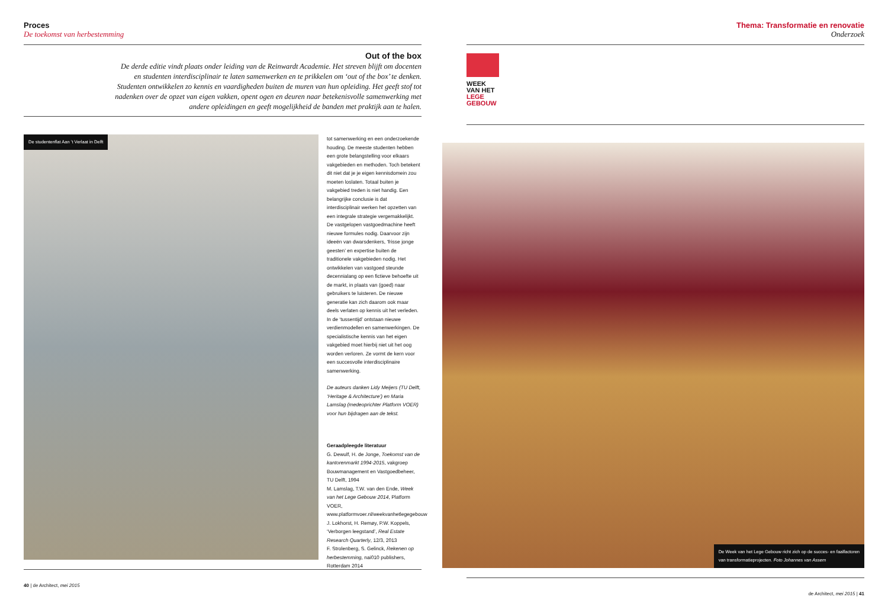Proces
De toekomst van herbestemming
Out of the box
De derde editie vindt plaats onder leiding van de Reinwardt Academie. Het streven blijft om docenten en studenten interdisciplinair te laten samenwerken en te prikkelen om ‘out of the box’ te denken. Studenten ontwikkelen zo kennis en vaardigheden buiten de muren van hun opleiding. Het geeft stof tot nadenken over de opzet van eigen vakken, opent ogen en deuren naar betekenisvolle samenwerking met andere opleidingen en geeft mogelijkheid de banden met praktijk aan te halen.
De studentenflat Aan ’t Verlaat in Delft
tot samenwerking en een onderzoekende houding. De meeste studenten hebben een grote belangstelling voor elkaars vakgebieden en methoden. Toch betekent dit niet dat je je eigen kennisdomein zou moeten loslaten. Totaal buiten je vakgebied treden is niet handig. Een belangrijke conclusie is dat interdisciplinair werken het opzetten van een integrale strategie vergemakkelijkt.
De vastgelopen vastgoedmachine heeft nieuwe formules nodig. Daarvoor zijn ideeën van dwarsdenkers, ‘frisse jonge geesten’ en expertise buiten de traditionele vakgebieden nodig. Het ontwikkelen van vastgoed steunde decennialang op een fictieve behoefte uit de markt, in plaats van (goed) naar gebruikers te luisteren. De nieuwe generatie kan zich daarom ook maar deels verlaten op kennis uit het verleden. In de ‘tussentijd’ ontstaan nieuwe verdienmodellen en samenwerkingen. De specialistische kennis van het eigen vakgebied moet hierbij niet uit het oog worden verloren. Ze vormt de kern voor een succesvolle interdisciplinaire samenwerking.
De auteurs danken Lidy Meijers (TU Delft, ‘Heritage & Architecture’) en Maria Lamslag (medeoprichter Platform VOER) voor hun bijdragen aan de tekst.
Geraadpleegde literatuur
G. Dewulf, H. de Jonge, Toekomst van de kantorenmarkt 1994-2015, vakgroep Bouwmanagement en Vastgoedbeheer, TU Delft, 1994
M. Lamslag, T.W. van den Ende, Week van het Lege Gebouw 2014, Platform VOER, www.platformvoer.nl/weekvanhetlegegebouw
J. Lokhorst, H. Remøy, P.W. Koppels, ‘Verborgen leegstand’, Real Estate Research Quarterly, 12/3, 2013
F. Strolenberg, S. Gelinck, Rekenen op herbestemming, nai010 publishers, Rotterdam 2014
40 | de Architect, mei 2015
Thema: Transformatie en renovatie
Onderzoek
WEEK
VAN HET
LEGE
GEBOUW
De Week van het Lege Gebouw richt zich op de succes- en faalfactoren
van transformatieprojecten. Foto Johannes van Assem
de Architect, mei 2015 | 41